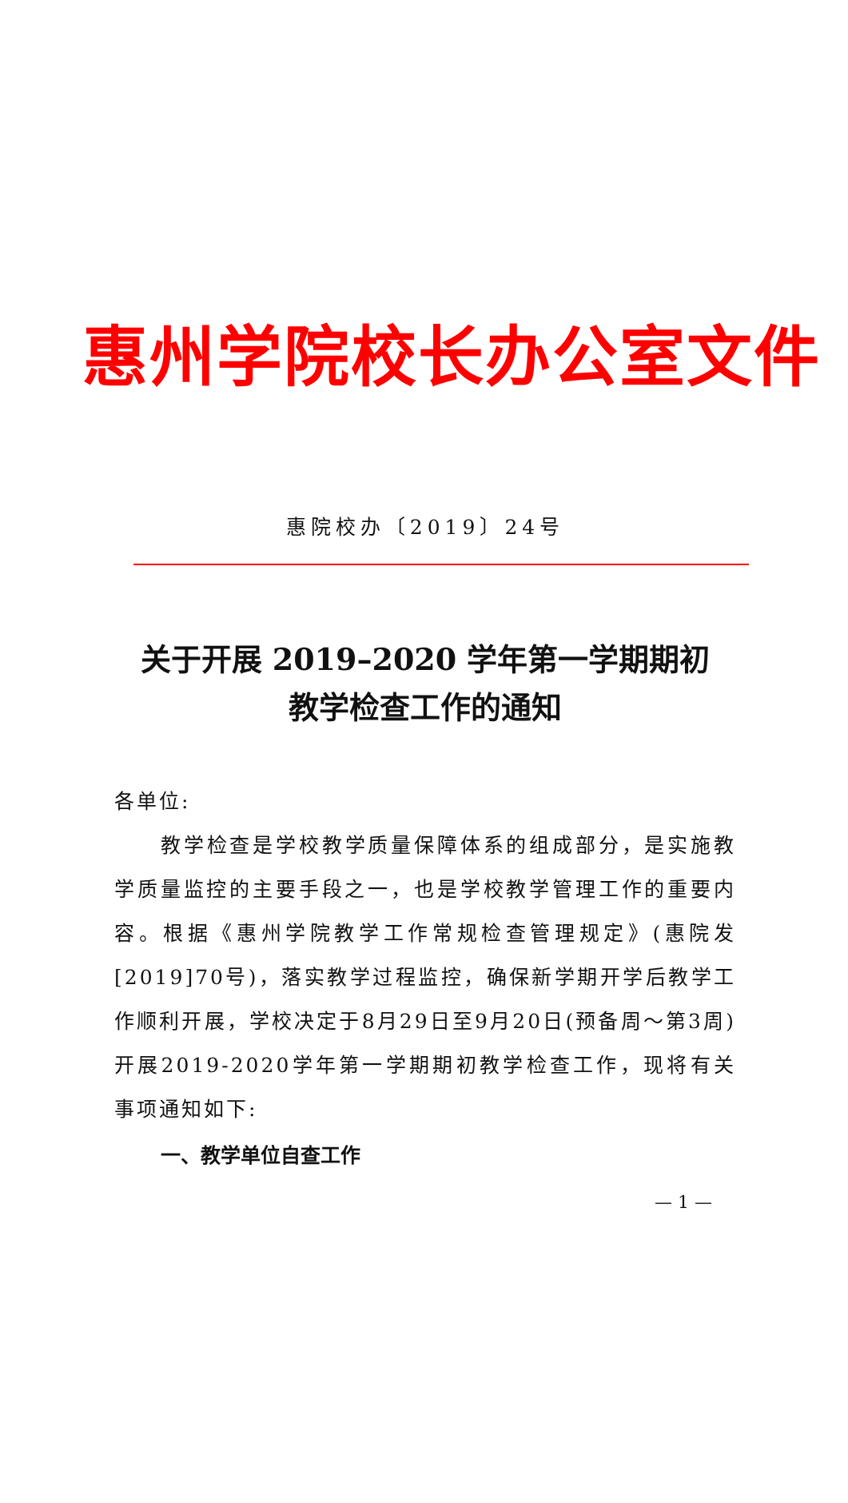惠州学院校长办公室文件
惠院校办〔2019〕24号
关于开展 2019–2020 学年第一学期期初
教学检查工作的通知
各单位:
教学检查是学校教学质量保障体系的组成部分，是实施教学质量监控的主要手段之一，也是学校教学管理工作的重要内容。根据《惠州学院教学工作常规检查管理规定》(惠院发[2019]70号)，落实教学过程监控，确保新学期开学后教学工作顺利开展，学校决定于8月29日至9月20日(预备周～第3周)开展2019-2020学年第一学期期初教学检查工作，现将有关事项通知如下:
一、教学单位自查工作
— 1 —